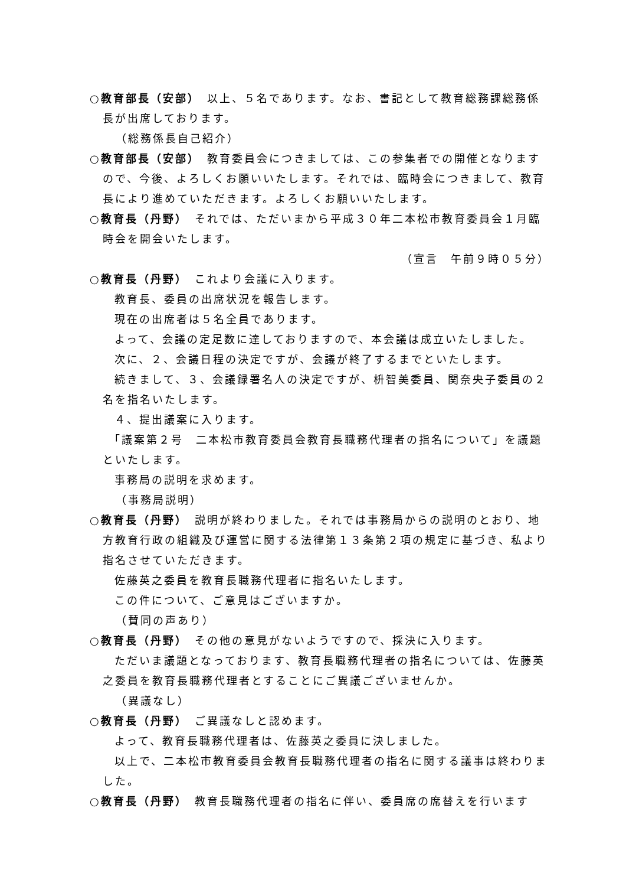○教育部長（安部）　以上、５名であります。なお、書記として教育総務課総務係長が出席しております。
（総務係長自己紹介）
○教育部長（安部）　教育委員会につきましては、この参集者での開催となりますので、今後、よろしくお願いいたします。それでは、臨時会につきまして、教育長により進めていただきます。よろしくお願いいたします。
○教育長（丹野）　それでは、ただいまから平成３０年二本松市教育委員会１月臨時会を開会いたします。
（宣言　午前９時０５分）
○教育長（丹野）　これより会議に入ります。
　　教育長、委員の出席状況を報告します。
　　現在の出席者は５名全員であります。
　　よって、会議の定足数に達しておりますので、本会議は成立いたしました。
　　次に、２、会議日程の決定ですが、会議が終了するまでといたします。
　　続きまして、３、会議録署名人の決定ですが、枡智美委員、関奈央子委員の２名を指名いたします。
　　４、提出議案に入ります。
　　「議案第２号　二本松市教育委員会教育長職務代理者の指名について」を議題といたします。
　　事務局の説明を求めます。
（事務局説明）
○教育長（丹野）　説明が終わりました。それでは事務局からの説明のとおり、地方教育行政の組織及び運営に関する法律第１３条第２項の規定に基づき、私より指名させていただきます。
　　佐藤英之委員を教育長職務代理者に指名いたします。
　　この件について、ご意見はございますか。
（賛同の声あり）
○教育長（丹野）　その他の意見がないようですので、採決に入ります。
　　ただいま議題となっております、教育長職務代理者の指名については、佐藤英之委員を教育長職務代理者とすることにご異議ございませんか。
（異議なし）
○教育長（丹野）　ご異議なしと認めます。
　　よって、教育長職務代理者は、佐藤英之委員に決しました。
　　以上で、二本松市教育委員会教育長職務代理者の指名に関する議事は終わりました。
○教育長（丹野）　教育長職務代理者の指名に伴い、委員席の席替えを行います